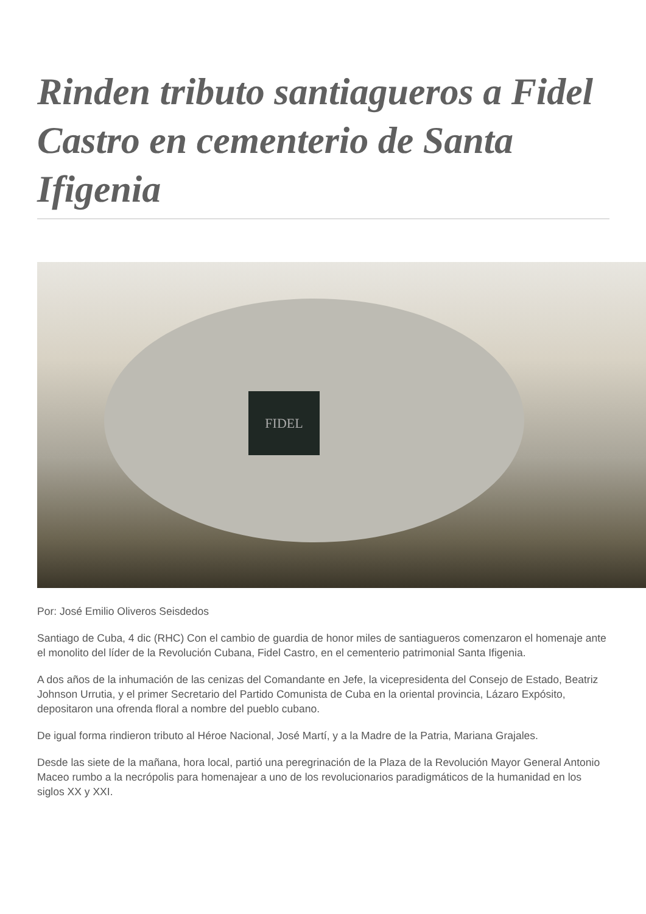Rinden tributo santiagueros a Fidel Castro en cementerio de Santa Ifigenia
FIDEL
Por: José Emilio Oliveros Seisdedos
Santiago de Cuba, 4 dic (RHC) Con el cambio de guardia de honor miles de santiagueros comenzaron el homenaje ante el monolito del líder de la Revolución Cubana, Fidel Castro, en el cementerio patrimonial Santa Ifigenia.
A dos años de la inhumación de las cenizas del Comandante en Jefe, la vicepresidenta del Consejo de Estado, Beatriz Johnson Urrutia, y el primer Secretario del Partido Comunista de Cuba en la oriental provincia, Lázaro Expósito, depositaron una ofrenda floral a nombre del pueblo cubano.
De igual forma rindieron tributo al Héroe Nacional, José Martí, y a la Madre de la Patria, Mariana Grajales.
Desde las siete de la mañana, hora local, partió una peregrinación de la Plaza de la Revolución Mayor General Antonio Maceo rumbo a la necrópolis para homenajear a uno de los revolucionarios paradigmáticos de la humanidad en los siglos XX y XXI.